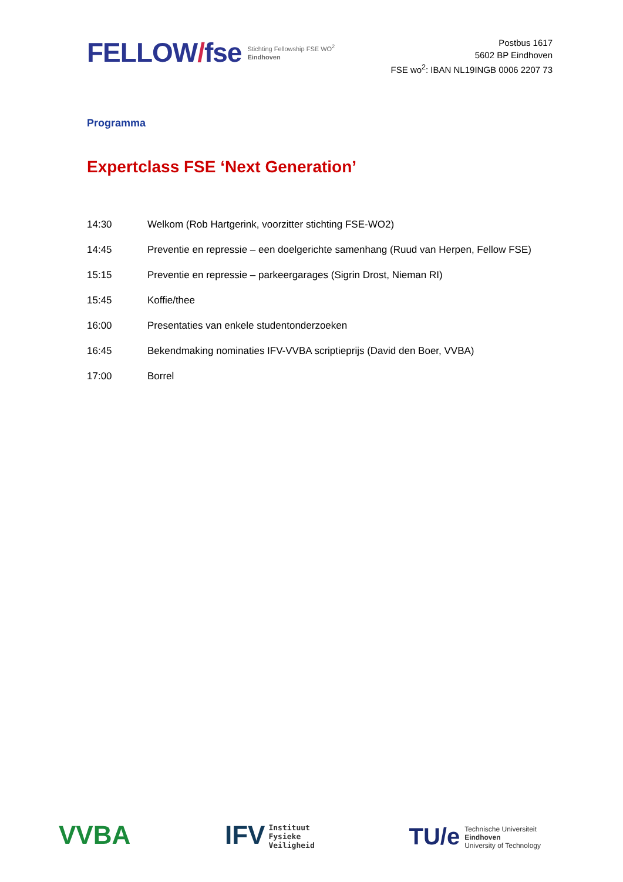FELLOW/fse
Stichting Fellowship FSE WO<sup>2</sup>
Eindhoven
Postbus 1617
5602 BP Eindhoven
FSE wo<sup>2</sup>: IBAN NL19INGB 0006 2207 73
Programma
Expertclass FSE ‘Next Generation’
| 14:30 | Welkom (Rob Hartgerink, voorzitter stichting FSE-WO2) |
| 14:45 | Preventie en repressie – een doelgerichte samenhang (Ruud van Herpen, Fellow FSE) |
| 15:15 | Preventie en repressie – parkeergarages (Sigrin Drost, Nieman RI) |
| 15:45 | Koffie/thee |
| 16:00 | Presentaties van enkele studentonderzoeken |
| 16:45 | Bekendmaking nominaties IFV-VVBA scriptieprijs (David den Boer, VVBA) |
| 17:00 | Borrel |
VVBA
IFV
Instituut
Fysieke
Veiligheid
TU/e
Technische Universiteit
Eindhoven
University of Technology